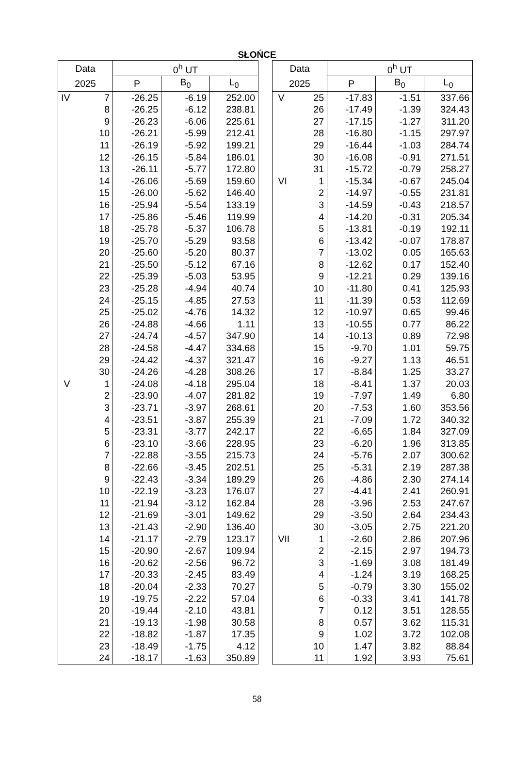SŁOŃCE
| Data | | 0<sup>h</sup> UT | | |
| --- | --- | --- | --- | --- |
| 2025 | | P | B<sub>0</sub> | L<sub>0</sub> |
| IV | 7 | -26.25 | -6.19 | 252.00 |
| | 8 | -26.25 | -6.12 | 238.81 |
| | 9 | -26.23 | -6.06 | 225.61 |
| | 10 | -26.21 | -5.99 | 212.41 |
| | 11 | -26.19 | -5.92 | 199.21 |
| | 12 | -26.15 | -5.84 | 186.01 |
| | 13 | -26.11 | -5.77 | 172.80 |
| | 14 | -26.06 | -5.69 | 159.60 |
| | 15 | -26.00 | -5.62 | 146.40 |
| | 16 | -25.94 | -5.54 | 133.19 |
| | 17 | -25.86 | -5.46 | 119.99 |
| | 18 | -25.78 | -5.37 | 106.78 |
| | 19 | -25.70 | -5.29 | 93.58 |
| | 20 | -25.60 | -5.20 | 80.37 |
| | 21 | -25.50 | -5.12 | 67.16 |
| | 22 | -25.39 | -5.03 | 53.95 |
| | 23 | -25.28 | -4.94 | 40.74 |
| | 24 | -25.15 | -4.85 | 27.53 |
| | 25 | -25.02 | -4.76 | 14.32 |
| | 26 | -24.88 | -4.66 | 1.11 |
| | 27 | -24.74 | -4.57 | 347.90 |
| | 28 | -24.58 | -4.47 | 334.68 |
| | 29 | -24.42 | -4.37 | 321.47 |
| | 30 | -24.26 | -4.28 | 308.26 |
| V | 1 | -24.08 | -4.18 | 295.04 |
| | 2 | -23.90 | -4.07 | 281.82 |
| | 3 | -23.71 | -3.97 | 268.61 |
| | 4 | -23.51 | -3.87 | 255.39 |
| | 5 | -23.31 | -3.77 | 242.17 |
| | 6 | -23.10 | -3.66 | 228.95 |
| | 7 | -22.88 | -3.55 | 215.73 |
| | 8 | -22.66 | -3.45 | 202.51 |
| | 9 | -22.43 | -3.34 | 189.29 |
| | 10 | -22.19 | -3.23 | 176.07 |
| | 11 | -21.94 | -3.12 | 162.84 |
| | 12 | -21.69 | -3.01 | 149.62 |
| | 13 | -21.43 | -2.90 | 136.40 |
| | 14 | -21.17 | -2.79 | 123.17 |
| | 15 | -20.90 | -2.67 | 109.94 |
| | 16 | -20.62 | -2.56 | 96.72 |
| | 17 | -20.33 | -2.45 | 83.49 |
| | 18 | -20.04 | -2.33 | 70.27 |
| | 19 | -19.75 | -2.22 | 57.04 |
| | 20 | -19.44 | -2.10 | 43.81 |
| | 21 | -19.13 | -1.98 | 30.58 |
| | 22 | -18.82 | -1.87 | 17.35 |
| | 23 | -18.49 | -1.75 | 4.12 |
| | 24 | -18.17 | -1.63 | 350.89 |
| Data | | 0<sup>h</sup> UT | | |
| --- | --- | --- | --- | --- |
| 2025 | | P | B<sub>0</sub> | L<sub>0</sub> |
| V | 25 | -17.83 | -1.51 | 337.66 |
| | 26 | -17.49 | -1.39 | 324.43 |
| | 27 | -17.15 | -1.27 | 311.20 |
| | 28 | -16.80 | -1.15 | 297.97 |
| | 29 | -16.44 | -1.03 | 284.74 |
| | 30 | -16.08 | -0.91 | 271.51 |
| | 31 | -15.72 | -0.79 | 258.27 |
| VI | 1 | -15.34 | -0.67 | 245.04 |
| | 2 | -14.97 | -0.55 | 231.81 |
| | 3 | -14.59 | -0.43 | 218.57 |
| | 4 | -14.20 | -0.31 | 205.34 |
| | 5 | -13.81 | -0.19 | 192.11 |
| | 6 | -13.42 | -0.07 | 178.87 |
| | 7 | -13.02 | 0.05 | 165.63 |
| | 8 | -12.62 | 0.17 | 152.40 |
| | 9 | -12.21 | 0.29 | 139.16 |
| | 10 | -11.80 | 0.41 | 125.93 |
| | 11 | -11.39 | 0.53 | 112.69 |
| | 12 | -10.97 | 0.65 | 99.46 |
| | 13 | -10.55 | 0.77 | 86.22 |
| | 14 | -10.13 | 0.89 | 72.98 |
| | 15 | -9.70 | 1.01 | 59.75 |
| | 16 | -9.27 | 1.13 | 46.51 |
| | 17 | -8.84 | 1.25 | 33.27 |
| | 18 | -8.41 | 1.37 | 20.03 |
| | 19 | -7.97 | 1.49 | 6.80 |
| | 20 | -7.53 | 1.60 | 353.56 |
| | 21 | -7.09 | 1.72 | 340.32 |
| | 22 | -6.65 | 1.84 | 327.09 |
| | 23 | -6.20 | 1.96 | 313.85 |
| | 24 | -5.76 | 2.07 | 300.62 |
| | 25 | -5.31 | 2.19 | 287.38 |
| | 26 | -4.86 | 2.30 | 274.14 |
| | 27 | -4.41 | 2.41 | 260.91 |
| | 28 | -3.96 | 2.53 | 247.67 |
| | 29 | -3.50 | 2.64 | 234.43 |
| | 30 | -3.05 | 2.75 | 221.20 |
| VII | 1 | -2.60 | 2.86 | 207.96 |
| | 2 | -2.15 | 2.97 | 194.73 |
| | 3 | -1.69 | 3.08 | 181.49 |
| | 4 | -1.24 | 3.19 | 168.25 |
| | 5 | -0.79 | 3.30 | 155.02 |
| | 6 | -0.33 | 3.41 | 141.78 |
| | 7 | 0.12 | 3.51 | 128.55 |
| | 8 | 0.57 | 3.62 | 115.31 |
| | 9 | 1.02 | 3.72 | 102.08 |
| | 10 | 1.47 | 3.82 | 88.84 |
| | 11 | 1.92 | 3.93 | 75.61 |
58